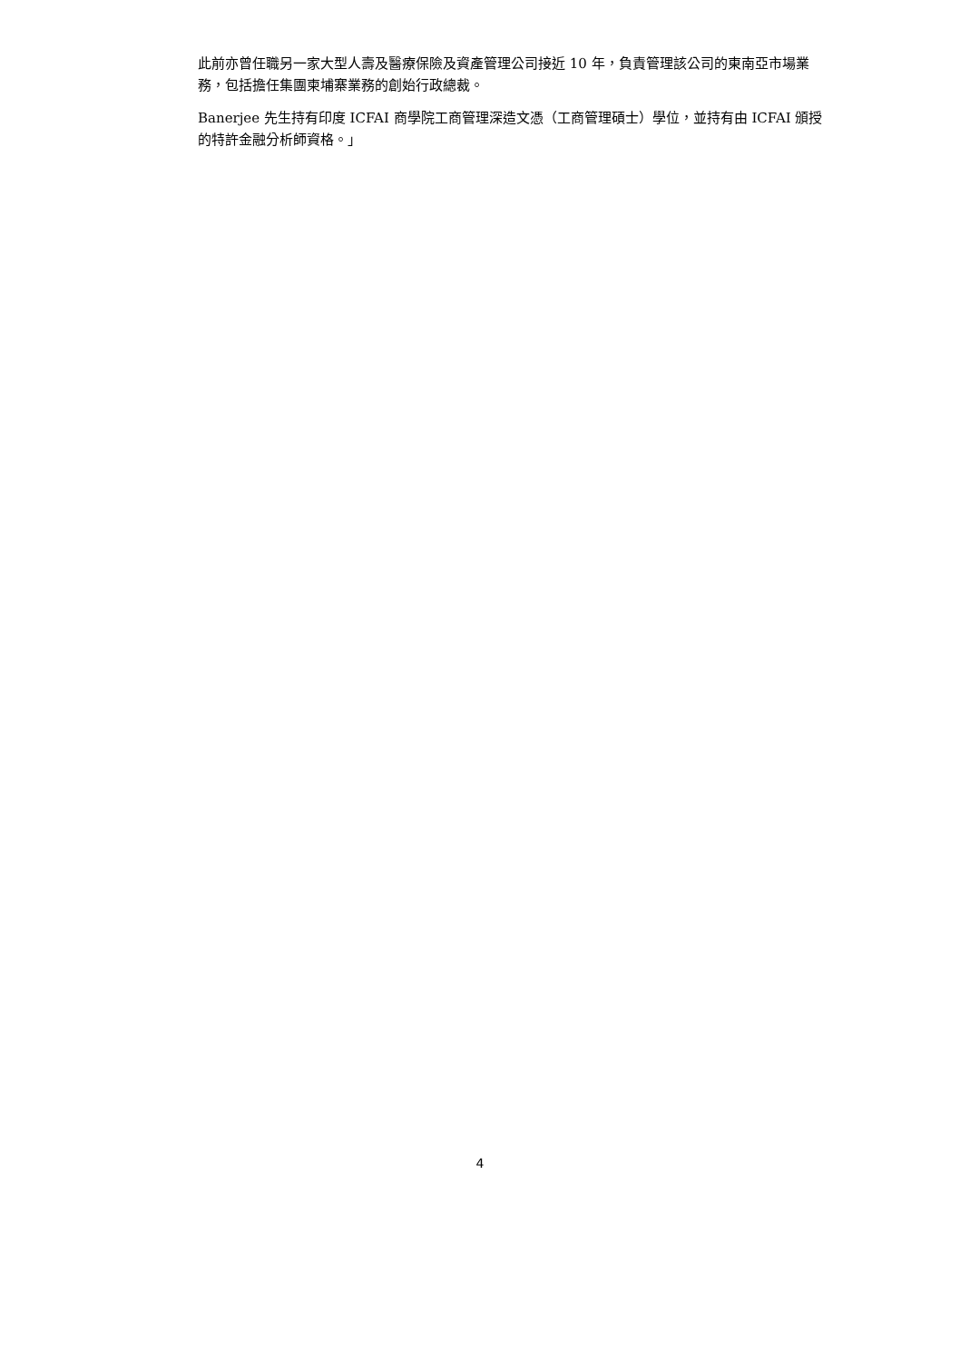此前亦曾任職另一家大型人壽及醫療保險及資產管理公司接近 10 年，負責管理該公司的東南亞市場業務，包括擔任集團柬埔寨業務的創始行政總裁。
Banerjee 先生持有印度 ICFAI 商學院工商管理深造文憑（工商管理碩士）學位，並持有由 ICFAI 頒授的特許金融分析師資格。」
4